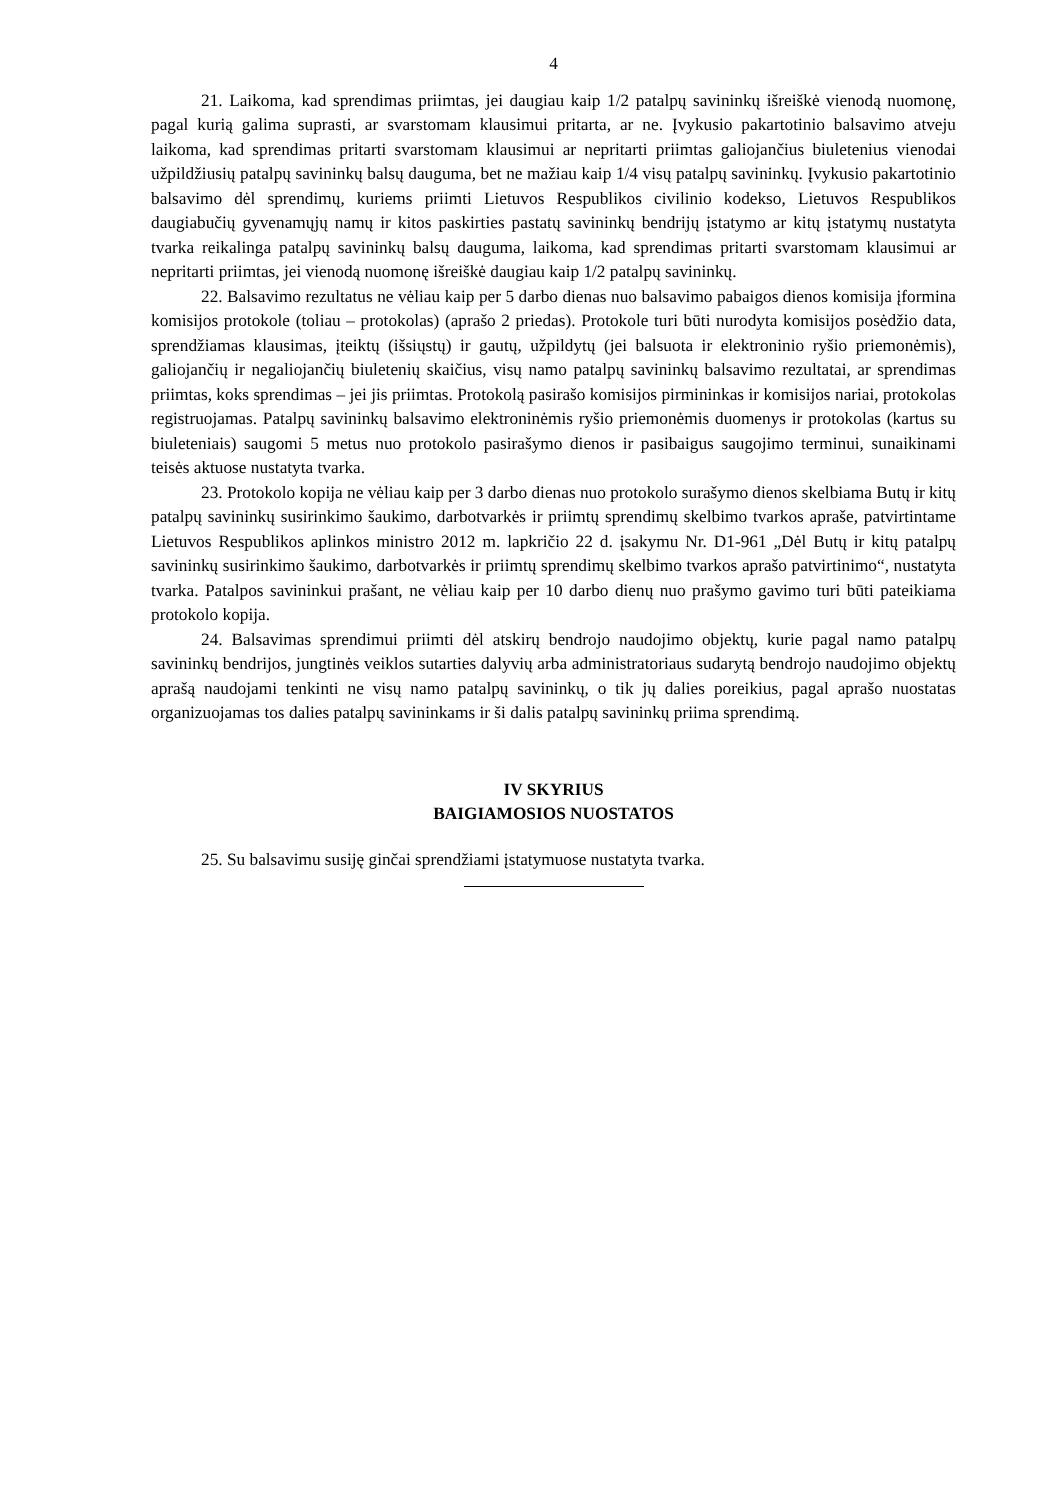4
21. Laikoma, kad sprendimas priimtas, jei daugiau kaip 1/2 patalpų savininkų išreiškė vienodą nuomonę, pagal kurią galima suprasti, ar svarstomam klausimui pritarta, ar ne. Įvykusio pakartotinio balsavimo atveju laikoma, kad sprendimas pritarti svarstomam klausimui ar nepritarti priimtas galiojančius biuletenius vienodai užpildžiusių patalpų savininkų balsų dauguma, bet ne mažiau kaip 1/4 visų patalpų savininkų. Įvykusio pakartotinio balsavimo dėl sprendimų, kuriems priimti Lietuvos Respublikos civilinio kodekso, Lietuvos Respublikos daugiabučių gyvenamųjų namų ir kitos paskirties pastatų savininkų bendrijų įstatymo ar kitų įstatymų nustatyta tvarka reikalinga patalpų savininkų balsų dauguma, laikoma, kad sprendimas pritarti svarstomam klausimui ar nepritarti priimtas, jei vienodą nuomonę išreiškė daugiau kaip 1/2 patalpų savininkų.
22. Balsavimo rezultatus ne vėliau kaip per 5 darbo dienas nuo balsavimo pabaigos dienos komisija įformina komisijos protokole (toliau – protokolas) (aprašo 2 priedas). Protokole turi būti nurodyta komisijos posėdžio data, sprendžiamas klausimas, įteiktų (išsiųstų) ir gautų, užpildytų (jei balsuota ir elektroninio ryšio priemonėmis), galiojančių ir negaliojančių biuletenių skaičius, visų namo patalpų savininkų balsavimo rezultatai, ar sprendimas priimtas, koks sprendimas – jei jis priimtas. Protokolą pasirašo komisijos pirmininkas ir komisijos nariai, protokolas registruojamas. Patalpų savininkų balsavimo elektroninėmis ryšio priemonėmis duomenys ir protokolas (kartus su biuleteniais) saugomi 5 metus nuo protokolo pasirašymo dienos ir pasibaigus saugojimo terminui, sunaikinami teisės aktuose nustatyta tvarka.
23. Protokolo kopija ne vėliau kaip per 3 darbo dienas nuo protokolo surašymo dienos skelbiama Butų ir kitų patalpų savininkų susirinkimo šaukimo, darbotvarkės ir priimtų sprendimų skelbimo tvarkos apraše, patvirtintame Lietuvos Respublikos aplinkos ministro 2012 m. lapkričio 22 d. įsakymu Nr. D1-961 „Dėl Butų ir kitų patalpų savininkų susirinkimo šaukimo, darbotvarkės ir priimtų sprendimų skelbimo tvarkos aprašo patvirtinimo“, nustatyta tvarka. Patalpos savininkui prašant, ne vėliau kaip per 10 darbo dienų nuo prašymo gavimo turi būti pateikiama protokolo kopija.
24. Balsavimas sprendimui priimti dėl atskirų bendrojo naudojimo objektų, kurie pagal namo patalpų savininkų bendrijos, jungtinės veiklos sutarties dalyvių arba administratoriaus sudarytą bendrojo naudojimo objektų aprašą naudojami tenkinti ne visų namo patalpų savininkų, o tik jų dalies poreikius, pagal aprašo nuostatas organizuojamas tos dalies patalpų savininkams ir ši dalis patalpų savininkų priima sprendimą.
IV SKYRIUS
BAIGIAMOSIOS NUOSTATOS
25. Su balsavimu susiję ginčai sprendžiami įstatymuose nustatyta tvarka.